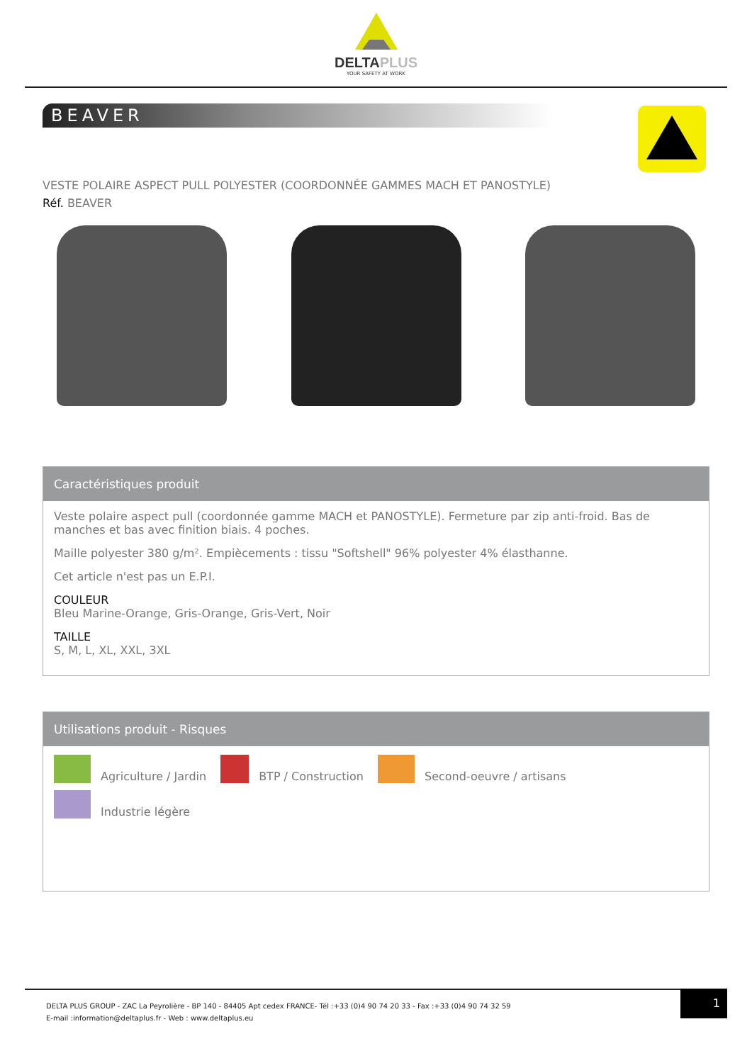DELTAPLUS
YOUR SAFETY AT WORK
BEAVER
VESTE POLAIRE ASPECT PULL POLYESTER (COORDONNÉE GAMMES MACH ET PANOSTYLE)
Réf. BEAVER
Caractéristiques produit
Veste polaire aspect pull (coordonnée gamme MACH et PANOSTYLE). Fermeture par zip anti-froid. Bas de manches et bas avec finition biais. 4 poches.
Maille polyester 380 g/m². Empiècements : tissu "Softshell" 96% polyester 4% élasthanne.
Cet article n'est pas un E.P.I.
COULEUR
Bleu Marine-Orange, Gris-Orange, Gris-Vert, Noir
TAILLE
S, M, L, XL, XXL, 3XL
Utilisations produit - Risques
Agriculture / Jardin
BTP / Construction
Second-oeuvre / artisans
Industrie légère
DELTA PLUS GROUP - ZAC La Peyrolière - BP 140 - 84405 Apt cedex FRANCE- Tél :+33 (0)4 90 74 20 33 - Fax :+33 (0)4 90 74 32 59
E-mail :information@deltaplus.fr - Web : www.deltaplus.eu
1